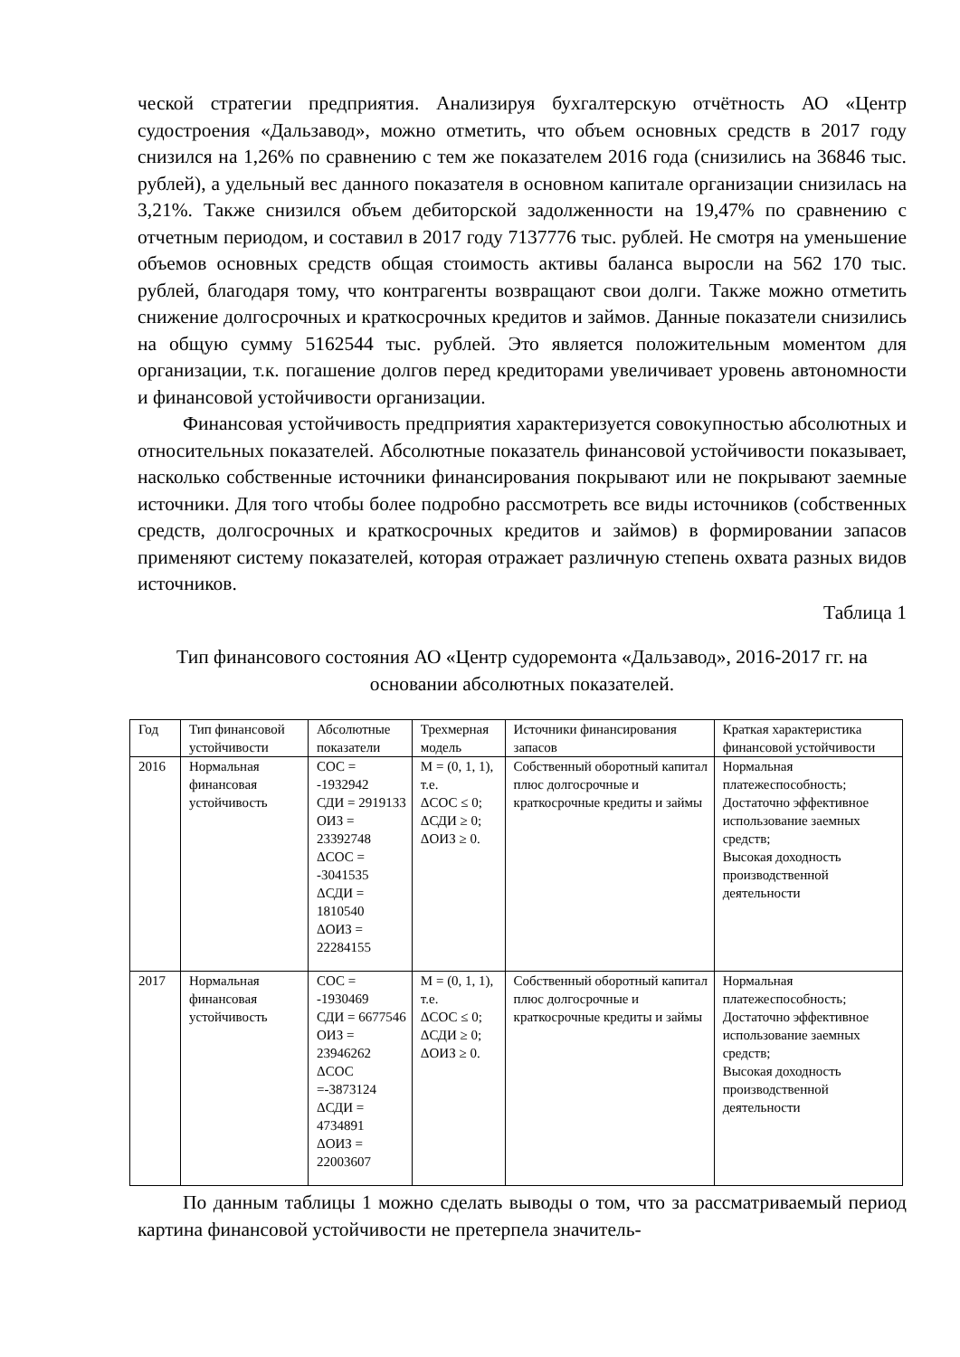ческой стратегии предприятия. Анализируя бухгалтерскую отчётность АО «Центр судостроения «Дальзавод», можно отметить, что объем основных средств в 2017 году снизился на 1,26% по сравнению с тем же показателем 2016 года (снизились на 36846 тыс. рублей), а удельный вес данного показателя в основном капитале организации снизилась на 3,21%. Также снизился объем дебиторской задолженности на 19,47% по сравнению с отчетным периодом, и составил в 2017 году 7137776 тыс. рублей. Не смотря на уменьшение объемов основных средств общая стоимость активы баланса выросли на 562 170 тыс. рублей, благодаря тому, что контрагенты возвращают свои долги. Также можно отметить снижение долгосрочных и краткосрочных кредитов и займов. Данные показатели снизились на общую сумму 5162544 тыс. рублей. Это является положительным моментом для организации, т.к. погашение долгов перед кредиторами увеличивает уровень автономности и финансовой устойчивости организации.
Финансовая устойчивость предприятия характеризуется совокупностью абсолютных и относительных показателей. Абсолютные показатель финансовой устойчивости показывает, насколько собственные источники финансирования покрывают или не покрывают заемные источники. Для того чтобы более подробно рассмотреть все виды источников (собственных средств, долгосрочных и краткосрочных кредитов и займов) в формировании запасов применяют систему показателей, которая отражает различную степень охвата разных видов источников.
Таблица 1
Тип финансового состояния АО «Центр судоремонта «Дальзавод», 2016-2017 гг. на основании абсолютных показателей.
| Год | Тип финансовой устойчивости | Абсолютные показатели | Трехмерная модель | Источники финансирования запасов | Краткая характеристика финансовой устойчивости |
| 2016 | Нормальная финансовая устойчивость | СОС = -1932942 СДИ = 2919133 ОИЗ = 23392748 ΔСОС = -3041535 ΔСДИ = 1810540 ΔОИЗ = 22284155 | М = (0, 1, 1), т.е. ΔСОС ≤ 0; ΔСДИ ≥ 0; ΔОИЗ ≥ 0. | Собственный оборотный капитал плюс долгосрочные и краткосрочные кредиты и займы | Нормальная платежеспособность; Достаточно эффективное использование заемных средств; Высокая доходность производственной деятельности |
| 2017 | Нормальная финансовая устойчивость | СОС = -1930469 СДИ = 6677546 ОИЗ = 23946262 ΔСОС =-3873124 ΔСДИ = 4734891 ΔОИЗ = 22003607 | М = (0, 1, 1), т.е. ΔСОС ≤ 0; ΔСДИ ≥ 0; ΔОИЗ ≥ 0. | Собственный оборотный капитал плюс долгосрочные и краткосрочные кредиты и займы | Нормальная платежеспособность; Достаточно эффективное использование заемных средств; Высокая доходность производственной деятельности |
По данным таблицы 1 можно сделать выводы о том, что за рассматриваемый период картина финансовой устойчивости не претерпела значитель-